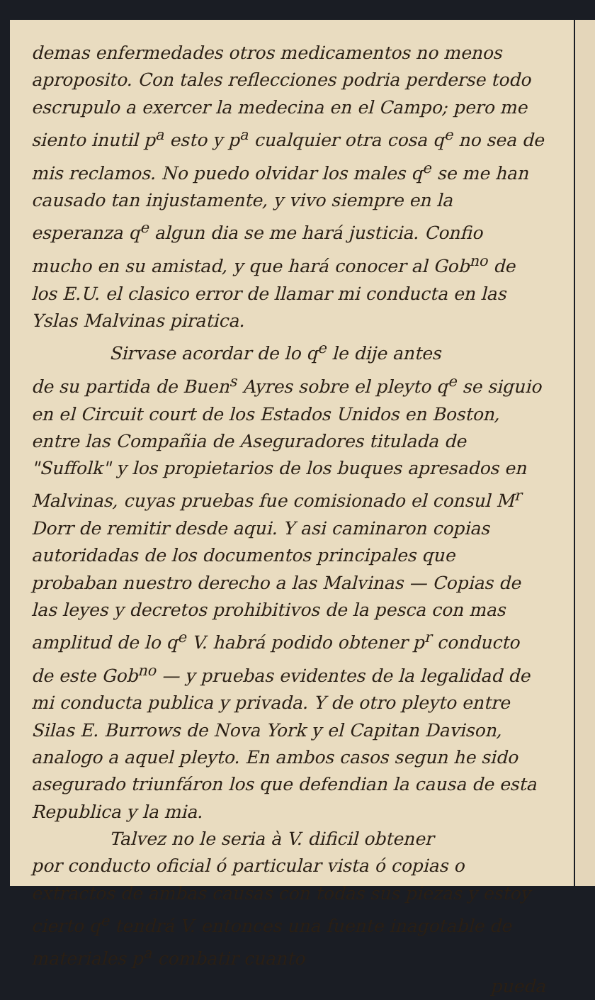demas enfermedades otros medicamentos no menos aproposito. Con tales reflecciones podria perderse todo escrupulo a exercer la medecina en el Campo; pero me siento inutil p<sup>a</sup> esto y p<sup>a</sup> cualquier otra cosa q<sup>e</sup> no sea de mis reclamos. No puedo olvidar los males q<sup>e</sup> se me han causado tan injustamente, y vivo siempre en la esperanza q<sup>e</sup> algun dia se me hará justicia. Confio mucho en su amistad, y que hará conocer al Gob<sup>no</sup> de los E.U. el clasico error de llamar mi conducta en las Yslas Malvinas piratica.
Sirvase acordar de lo q<sup>e</sup> le dije antes
de su partida de Buen<sup>s</sup> Ayres sobre el pleyto q<sup>e</sup> se siguio en el Circuit court de los Estados Unidos en Boston, entre las Compañia de Aseguradores titulada de "Suffolk" y los propietarios de los buques apresados en Malvinas, cuyas pruebas fue comisionado el consul M<sup>r</sup> Dorr de remitir desde aqui. Y asi caminaron copias autoridadas de los documentos principales que probaban nuestro derecho a las Malvinas — Copias de las leyes y decretos prohibitivos de la pesca con mas amplitud de lo q<sup>e</sup> V. habrá podido obtener p<sup>r</sup> conducto de este Gob<sup>no</sup> — y pruebas evidentes de la legalidad de mi conducta publica y privada. Y de otro pleyto entre Silas E. Burrows de Nova York y el Capitan Davison, analogo a aquel pleyto. En ambos casos segun he sido asegurado triunfáron los que defendian la causa de esta Republica y la mia.
Talvez no le seria à V. dificil obtener
por conducto oficial ó particular vista ó copias o extractos de ambas causas con todas sus piezas y estoy cierto q<sup>e</sup> tendrá V. entonces una fuente inagotable de materiales p<sup>a</sup> combatir cuanto
pueda